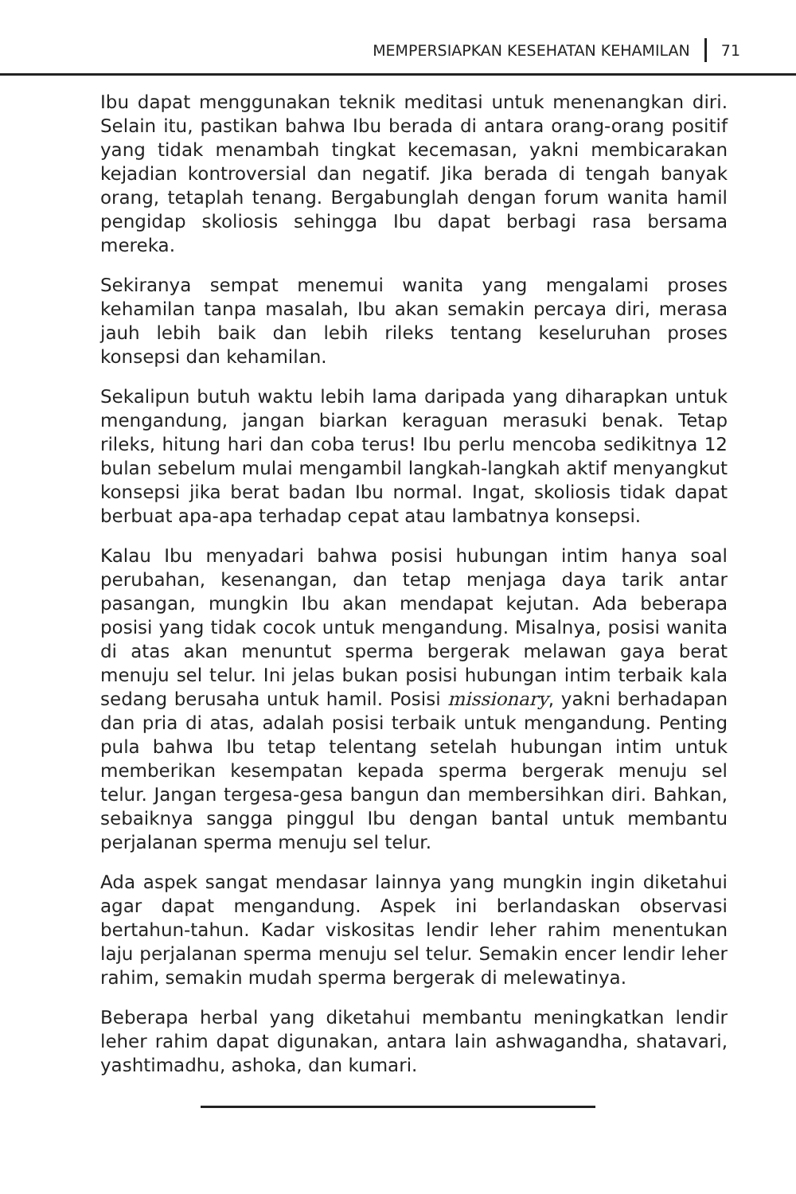MEMPERSIAPKAN KESEHATAN KEHAMILAN 71
Ibu dapat menggunakan teknik meditasi untuk menenangkan diri. Selain itu, pastikan bahwa Ibu berada di antara orang-orang positif yang tidak menambah tingkat kecemasan, yakni membicarakan kejadian kontroversial dan negatif. Jika berada di tengah banyak orang, tetaplah tenang. Bergabunglah dengan forum wanita hamil pengidap skoliosis sehingga Ibu dapat berbagi rasa bersama mereka.
Sekiranya sempat menemui wanita yang mengalami proses kehamilan tanpa masalah, Ibu akan semakin percaya diri, merasa jauh lebih baik dan lebih rileks tentang keseluruhan proses konsepsi dan kehamilan.
Sekalipun butuh waktu lebih lama daripada yang diharapkan untuk mengandung, jangan biarkan keraguan merasuki benak. Tetap rileks, hitung hari dan coba terus! Ibu perlu mencoba sedikitnya 12 bulan sebelum mulai mengambil langkah-langkah aktif menyangkut konsepsi jika berat badan Ibu normal. Ingat, skoliosis tidak dapat berbuat apa-apa terhadap cepat atau lambatnya konsepsi.
Kalau Ibu menyadari bahwa posisi hubungan intim hanya soal perubahan, kesenangan, dan tetap menjaga daya tarik antar pasangan, mungkin Ibu akan mendapat kejutan. Ada beberapa posisi yang tidak cocok untuk mengandung. Misalnya, posisi wanita di atas akan menuntut sperma bergerak melawan gaya berat menuju sel telur. Ini jelas bukan posisi hubungan intim terbaik kala sedang berusaha untuk hamil. Posisi missionary, yakni berhadapan dan pria di atas, adalah posisi terbaik untuk mengandung. Penting pula bahwa Ibu tetap telentang setelah hubungan intim untuk memberikan kesempatan kepada sperma bergerak menuju sel telur. Jangan tergesa-gesa bangun dan membersihkan diri. Bahkan, sebaiknya sangga pinggul Ibu dengan bantal untuk membantu perjalanan sperma menuju sel telur.
Ada aspek sangat mendasar lainnya yang mungkin ingin diketahui agar dapat mengandung. Aspek ini berlandaskan observasi bertahun-tahun. Kadar viskositas lendir leher rahim menentukan laju perjalanan sperma menuju sel telur. Semakin encer lendir leher rahim, semakin mudah sperma bergerak di melewatinya.
Beberapa herbal yang diketahui membantu meningkatkan lendir leher rahim dapat digunakan, antara lain ashwagandha, shatavari, yashtimadhu, ashoka, dan kumari.